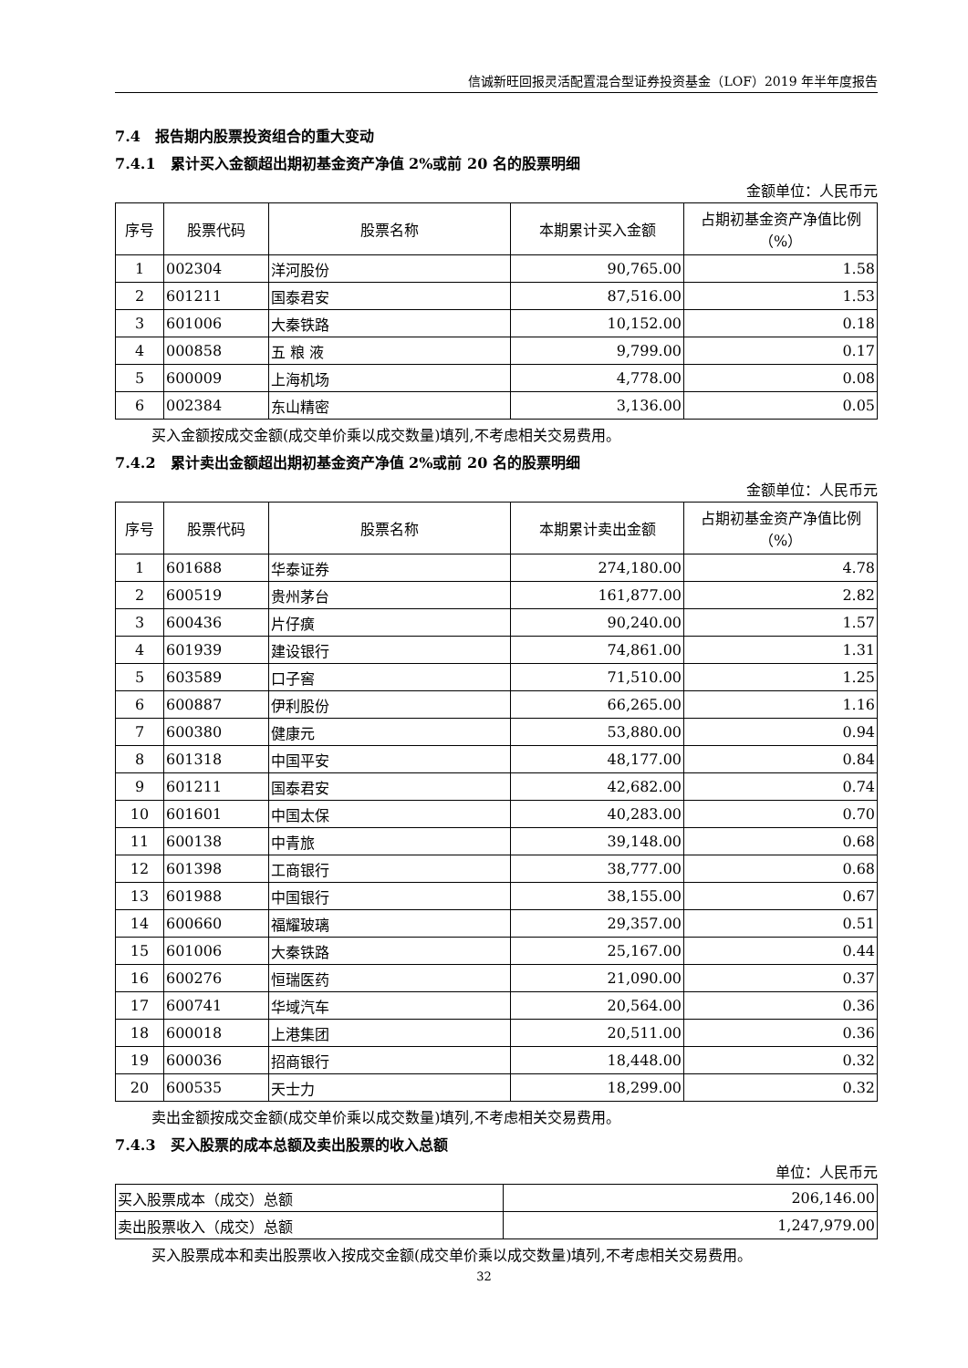信诚新旺回报灵活配置混合型证券投资基金（LOF）2019 年半年度报告
7.4　报告期内股票投资组合的重大变动
7.4.1　累计买入金额超出期初基金资产净值 2%或前 20 名的股票明细
金额单位：人民币元
| 序号 | 股票代码 | 股票名称 | 本期累计买入金额 | 占期初基金资产净值比例（%） |
| --- | --- | --- | --- | --- |
| 1 | 002304 | 洋河股份 | 90,765.00 | 1.58 |
| 2 | 601211 | 国泰君安 | 87,516.00 | 1.53 |
| 3 | 601006 | 大秦铁路 | 10,152.00 | 0.18 |
| 4 | 000858 | 五 粮 液 | 9,799.00 | 0.17 |
| 5 | 600009 | 上海机场 | 4,778.00 | 0.08 |
| 6 | 002384 | 东山精密 | 3,136.00 | 0.05 |
买入金额按成交金额(成交单价乘以成交数量)填列,不考虑相关交易费用。
7.4.2　累计卖出金额超出期初基金资产净值 2%或前 20 名的股票明细
金额单位：人民币元
| 序号 | 股票代码 | 股票名称 | 本期累计卖出金额 | 占期初基金资产净值比例（%） |
| --- | --- | --- | --- | --- |
| 1 | 601688 | 华泰证券 | 274,180.00 | 4.78 |
| 2 | 600519 | 贵州茅台 | 161,877.00 | 2.82 |
| 3 | 600436 | 片仔癀 | 90,240.00 | 1.57 |
| 4 | 601939 | 建设银行 | 74,861.00 | 1.31 |
| 5 | 603589 | 口子窖 | 71,510.00 | 1.25 |
| 6 | 600887 | 伊利股份 | 66,265.00 | 1.16 |
| 7 | 600380 | 健康元 | 53,880.00 | 0.94 |
| 8 | 601318 | 中国平安 | 48,177.00 | 0.84 |
| 9 | 601211 | 国泰君安 | 42,682.00 | 0.74 |
| 10 | 601601 | 中国太保 | 40,283.00 | 0.70 |
| 11 | 600138 | 中青旅 | 39,148.00 | 0.68 |
| 12 | 601398 | 工商银行 | 38,777.00 | 0.68 |
| 13 | 601988 | 中国银行 | 38,155.00 | 0.67 |
| 14 | 600660 | 福耀玻璃 | 29,357.00 | 0.51 |
| 15 | 601006 | 大秦铁路 | 25,167.00 | 0.44 |
| 16 | 600276 | 恒瑞医药 | 21,090.00 | 0.37 |
| 17 | 600741 | 华域汽车 | 20,564.00 | 0.36 |
| 18 | 600018 | 上港集团 | 20,511.00 | 0.36 |
| 19 | 600036 | 招商银行 | 18,448.00 | 0.32 |
| 20 | 600535 | 天士力 | 18,299.00 | 0.32 |
卖出金额按成交金额(成交单价乘以成交数量)填列,不考虑相关交易费用。
7.4.3　买入股票的成本总额及卖出股票的收入总额
单位：人民币元
| 买入股票成本（成交）总额 | 206,146.00 |
| 卖出股票收入（成交）总额 | 1,247,979.00 |
买入股票成本和卖出股票收入按成交金额(成交单价乘以成交数量)填列,不考虑相关交易费用。
32